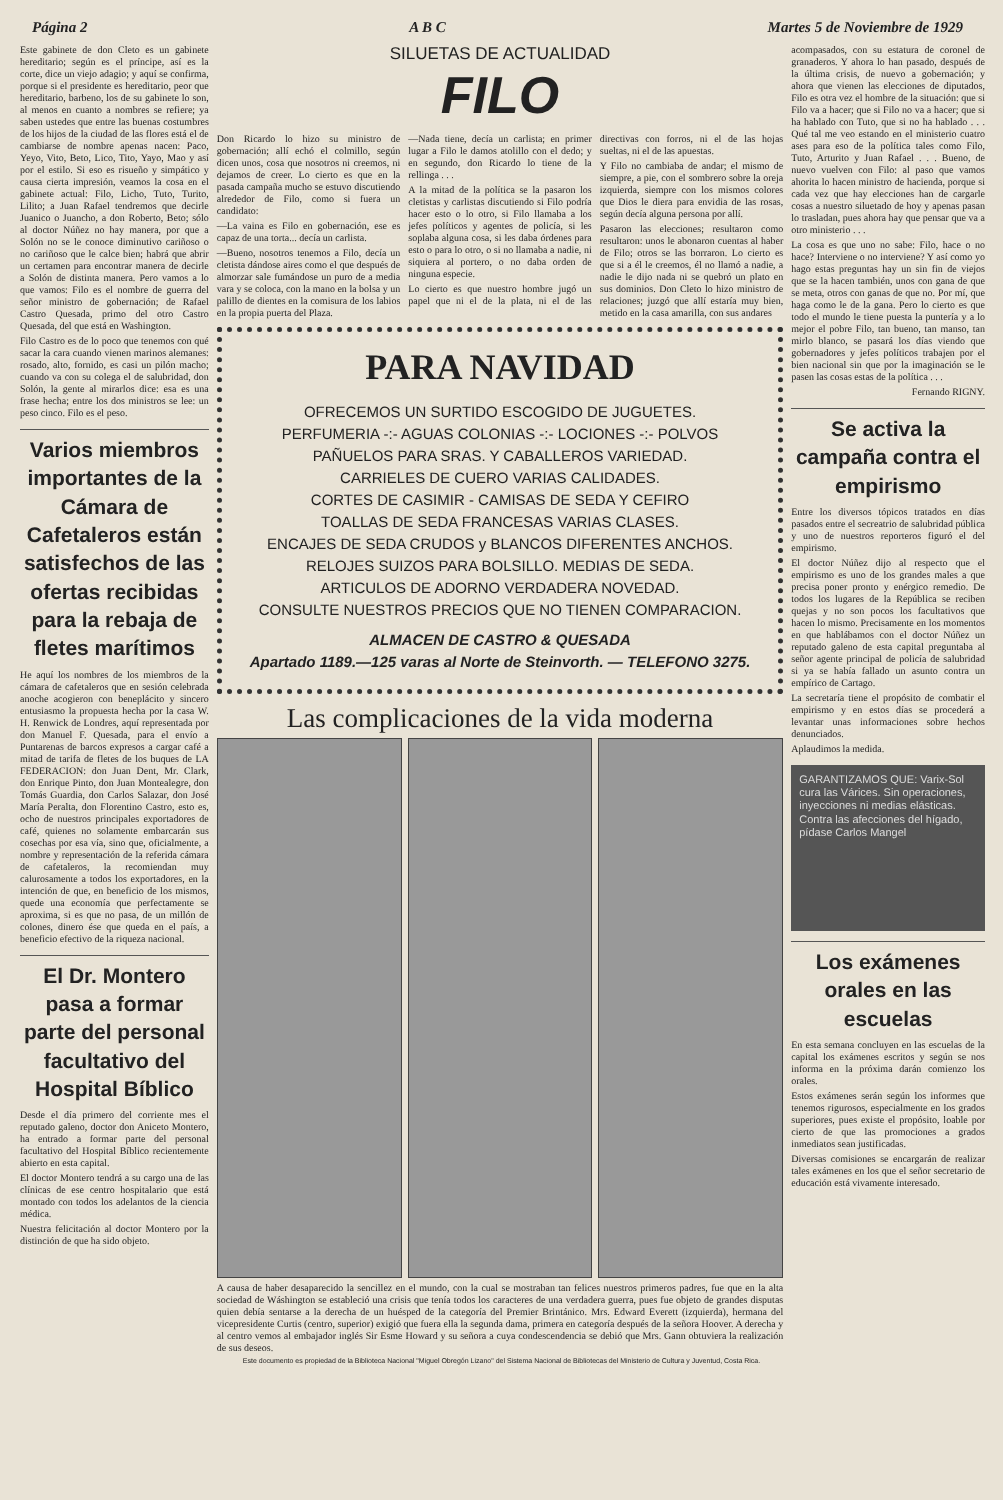Página 2 A B C Martes 5 de Noviembre de 1929
Este gabinete de don Cleto es un gabinete hereditario; según es el príncipe, así es la corte, dice un viejo adagio; y aquí se confirma, porque si el presidente es hereditario, peor que hereditario, barbeno, los de su gabinete lo son, al menos en cuanto a nombres se refiere; ya saben ustedes que entre las buenas costumbres de los hijos de la ciudad de las flores está el de cambiarse de nombre apenas nacen: Paco, Yeyo, Vito, Beto, Lico, Tito, Yayo, Mao y así por el estilo. Si eso es risueño y simpático y causa cierta impresión, veamos la cosa en el gabinete actual: Filo, Licho, Tuto, Turito, Lilito; a Juan Rafael tendremos que decirle Juanico o Juancho, a don Roberto, Beto; sólo al doctor Núñez no hay manera, por que a Solón no se le conoce diminutivo cariñoso o no cariñoso que le calce bien; habrá que abrir un certamen para encontrar manera de decirle a Solón de distinta manera. Pero vamos a lo que vamos: Filo es el nombre de guerra del señor ministro de gobernación; de Rafael Castro Quesada, primo del otro Castro Quesada, del que está en Washington.
Filo Castro es de lo poco que tenemos con qué sacar la cara cuando vienen marinos alemanes: rosado, alto, fornido, es casi un pilón macho; cuando va con su colega el de salubridad, don Solón, la gente al mirarlos dice: esa es una frase hecha; entre los dos ministros se lee: un peso cinco. Filo es el peso.
Varios miembros importantes de la Cámara de Cafetaleros están satisfechos de las ofertas recibidas para la rebaja de fletes marítimos
He aquí los nombres de los miembros de la cámara de cafetaleros que en sesión celebrada anoche acogieron con beneplácito y sincero entusiasmo la propuesta hecha por la casa W. H. Renwick de Londres, aquí representada por don Manuel F. Quesada, para el envío a Puntarenas de barcos expresos a cargar café a mitad de tarifa de fletes de los buques de LA FEDERACION: don Juan Dent, Mr. Clark, don Enrique Pinto, don Juan Montealegre, don Tomás Guardia, don Carlos Salazar, don José María Peralta, don Florentino Castro, esto es, ocho de nuestros principales exportadores de café, quienes no solamente embarcarán sus cosechas por esa vía, sino que, oficialmente, a nombre y representación de la referida cámara de cafetaleros, la recomiendan muy calurosamente a todos los exportadores, en la intención de que, en beneficio de los mismos, quede una economía que perfectamente se aproxima, si es que no pasa, de un millón de colones, dinero ése que queda en el país, a beneficio efectivo de la riqueza nacional.
El Dr. Montero pasa a formar parte del personal facultativo del Hospital Bíblico
Desde el día primero del corriente mes el reputado galeno, doctor don Aniceto Montero, ha entrado a formar parte del personal facultativo del Hospital Bíblico recientemente abierto en esta capital.
El doctor Montero tendrá a su cargo una de las clínicas de ese centro hospitalario que está montado con todos los adelantos de la ciencia médica.
Nuestra felicitación al doctor Montero por la distinción de que ha sido objeto.
SILUETAS DE ACTUALIDAD
FILO
Don Ricardo lo hizo su ministro de gobernación; allí echó el colmillo, según dicen unos, cosa que nosotros ni creemos, ni dejamos de creer. Lo cierto es que en la pasada campaña mucho se estuvo discutiendo alrededor de Filo, como si fuera un candidato:
—La vaina es Filo en gobernación, ese es capaz de una torta... decía un carlista.
—Bueno, nosotros tenemos a Filo, decía un cletista dándose aires como el que después de almorzar sale fumándose un puro de a media vara y se coloca, con la mano en la bolsa y un palillo de dientes en la comisura de los labios en la propia puerta del Plaza.
—Nada tiene, decía un carlista; en primer lugar a Filo le damos atolillo con el dedo; y en segundo, don Ricardo lo tiene de la rellinga . . .
A la mitad de la política se la pasaron los cletistas y carlistas discutiendo si Filo podría hacer esto o lo otro, si Filo llamaba a los jefes políticos y agentes de policía, si les soplaba alguna cosa, si les daba órdenes para esto o para lo otro, o si no llamaba a nadie, ni siquiera al portero, o no daba orden de ninguna especie.
Lo cierto es que nuestro hombre jugó un papel que ni el de la plata, ni el de las directivas con forros, ni el de las hojas sueltas, ni el de las apuestas.
Y Filo no cambiaba de andar; el mismo de siempre, a pie, con el sombrero sobre la oreja izquierda, siempre con los mismos colores que Dios le diera para envidia de las rosas, según decía alguna persona por allí.
Pasaron las elecciones; resultaron como resultaron: unos le abonaron cuentas al haber de Filo; otros se las borraron. Lo cierto es que si a él le creemos, él no llamó a nadie, a nadie le dijo nada ni se quebró un plato en sus dominios. Don Cleto lo hizo ministro de relaciones; juzgó que allí estaría muy bien, metido en la casa amarilla, con sus andares
PARA NAVIDAD
OFRECEMOS UN SURTIDO ESCOGIDO DE JUGUETES.
PERFUMERIA -:- AGUAS COLONIAS -:- LOCIONES -:- POLVOS
PAÑUELOS PARA SRAS. Y CABALLEROS VARIEDAD.
CARRIELES DE CUERO VARIAS CALIDADES.
CORTES DE CASIMIR - CAMISAS DE SEDA Y CEFIRO
TOALLAS DE SEDA FRANCESAS VARIAS CLASES.
ENCAJES DE SEDA CRUDOS y BLANCOS DIFERENTES ANCHOS.
RELOJES SUIZOS PARA BOLSILLO. MEDIAS DE SEDA.
ARTICULOS DE ADORNO VERDADERA NOVEDAD.
CONSULTE NUESTROS PRECIOS QUE NO TIENEN COMPARACION.
ALMACEN DE CASTRO & QUESADA
Apartado 1189.—125 varas al Norte de Steinvorth. — TELEFONO 3275.
Las complicaciones de la vida moderna
A causa de haber desaparecido la sencillez en el mundo, con la cual se mostraban tan felices nuestros primeros padres, fue que en la alta sociedad de Wáshington se estableció una crisis que tenía todos los caracteres de una verdadera guerra, pues fue objeto de grandes disputas quien debía sentarse a la derecha de un huésped de la categoría del Premier Brintánico. Mrs. Edward Everett (izquierda), hermana del vicepresidente Curtis (centro, superior) exigió que fuera ella la segunda dama, primera en categoría después de la señora Hoover. A derecha y al centro vemos al embajador inglés Sir Esme Howard y su señora a cuya condescendencia se debió que Mrs. Gann obtuviera la realización de sus deseos.
acompasados, con su estatura de coronel de granaderos. Y ahora lo han pasado, después de la última crisis, de nuevo a gobernación; y ahora que vienen las elecciones de diputados, Filo es otra vez el hombre de la situación: que si Filo va a hacer; que si Filo no va a hacer; que si ha hablado con Tuto, que si no ha hablado . . . Qué tal me veo estando en el ministerio cuatro ases para eso de la política tales como Filo, Tuto, Arturito y Juan Rafael . . . Bueno, de nuevo vuelven con Filo: al paso que vamos ahorita lo hacen ministro de hacienda, porque si cada vez que hay elecciones han de cargarle cosas a nuestro siluetado de hoy y apenas pasan lo trasladan, pues ahora hay que pensar que va a otro ministerio . . .
La cosa es que uno no sabe: Filo, hace o no hace? Interviene o no interviene? Y así como yo hago estas preguntas hay un sin fin de viejos que se la hacen también, unos con gana de que se meta, otros con ganas de que no. Por mí, que haga como le de la gana. Pero lo cierto es que todo el mundo le tiene puesta la puntería y a lo mejor el pobre Filo, tan bueno, tan manso, tan mirlo blanco, se pasará los días viendo que gobernadores y jefes políticos trabajen por el bien nacional sin que por la imaginación se le pasen las cosas estas de la política . . .
Fernando RIGNY.
Se activa la campaña contra el empirismo
Entre los diversos tópicos tratados en días pasados entre el secreatrio de salubridad pública y uno de nuestros reporteros figuró el del empirismo.
El doctor Núñez dijo al respecto que el empirismo es uno de los grandes males a que precisa poner pronto y enérgico remedio. De todos los lugares de la República se reciben quejas y no son pocos los facultativos que hacen lo mismo. Precisamente en los momentos en que hablábamos con el doctor Núñez un reputado galeno de esta capital preguntaba al señor agente principal de policía de salubridad si ya se había fallado un asunto contra un empírico de Cartago.
La secretaría tiene el propósito de combatir el empirismo y en estos días se procederá a levantar unas informaciones sobre hechos denunciados.
Aplaudimos la medida.
GARANTIZAMOS QUE: Varix-Sol cura las Várices. Sin operaciones, inyecciones ni medias elásticas. Contra las afecciones del hígado, pídase Carlos Mangel
Los exámenes orales en las escuelas
En esta semana concluyen en las escuelas de la capital los exámenes escritos y según se nos informa en la próxima darán comienzo los orales.
Estos exámenes serán según los informes que tenemos rigurosos, especialmente en los grados superiores, pues existe el propósito, loable por cierto de que las promociones a grados inmediatos sean justificadas.
Diversas comisiones se encargarán de realizar tales exámenes en los que el señor secretario de educación está vivamente interesado.
Este documento es propiedad de la Biblioteca Nacional "Miguel Obregón Lizano" del Sistema Nacional de Bibliotecas del Ministerio de Cultura y Juventud, Costa Rica.